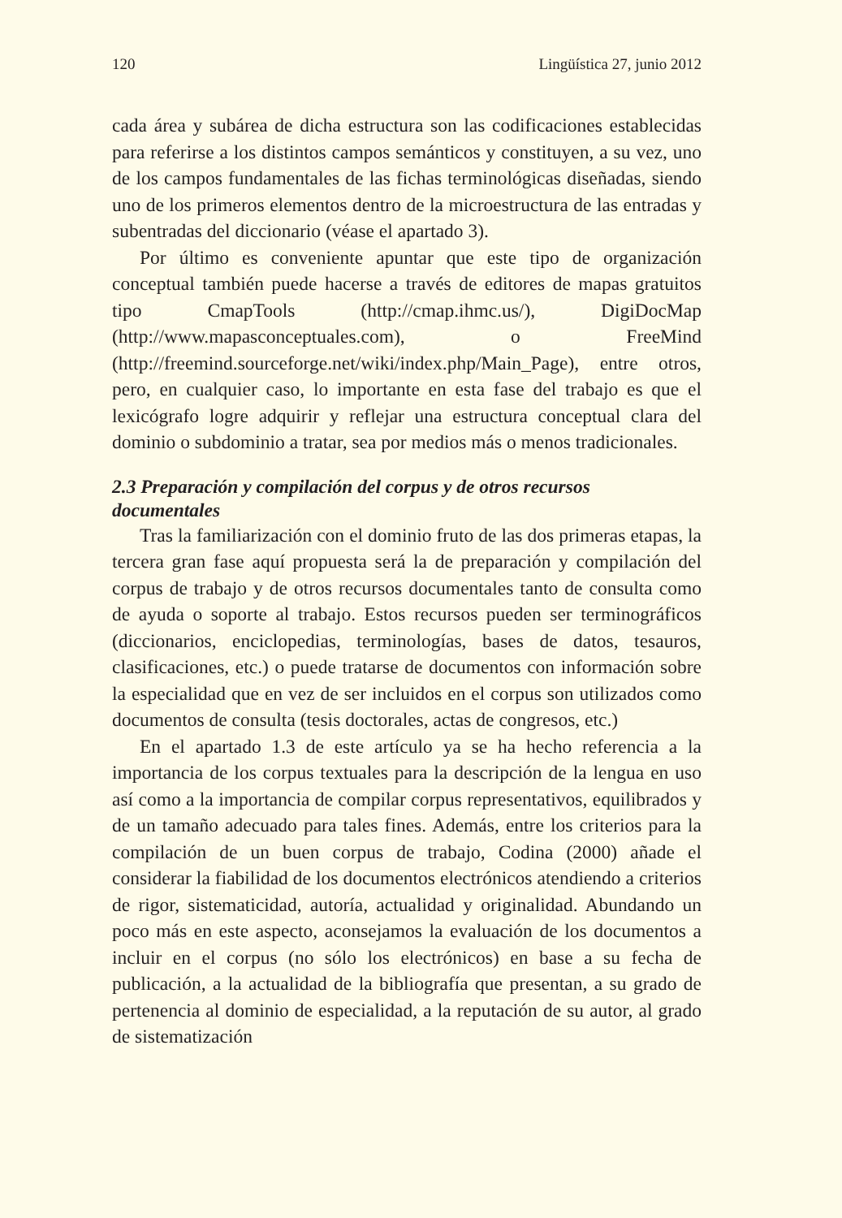120 Lingüística 27, junio 2012
cada área y subárea de dicha estructura son las codificaciones establecidas para referirse a los distintos campos semánticos y constituyen, a su vez, uno de los campos fundamentales de las fichas terminológicas diseñadas, siendo uno de los primeros elementos dentro de la microestructura de las entradas y subentradas del diccionario (véase el apartado 3).
Por último es conveniente apuntar que este tipo de organización conceptual también puede hacerse a través de editores de mapas gratuitos tipo CmapTools (http://cmap.ihmc.us/), DigiDocMap (http://www.mapasconceptuales.com), o FreeMind (http://freemind.sourceforge.net/wiki/index.php/Main_Page), entre otros, pero, en cualquier caso, lo importante en esta fase del trabajo es que el lexicógrafo logre adquirir y reflejar una estructura conceptual clara del dominio o subdominio a tratar, sea por medios más o menos tradicionales.
2.3 Preparación y compilación del corpus y de otros recursos documentales
Tras la familiarización con el dominio fruto de las dos primeras etapas, la tercera gran fase aquí propuesta será la de preparación y compilación del corpus de trabajo y de otros recursos documentales tanto de consulta como de ayuda o soporte al trabajo. Estos recursos pueden ser terminográficos (diccionarios, enciclopedias, terminologías, bases de datos, tesauros, clasificaciones, etc.) o puede tratarse de documentos con información sobre la especialidad que en vez de ser incluidos en el corpus son utilizados como documentos de consulta (tesis doctorales, actas de congresos, etc.)
En el apartado 1.3 de este artículo ya se ha hecho referencia a la importancia de los corpus textuales para la descripción de la lengua en uso así como a la importancia de compilar corpus representativos, equilibrados y de un tamaño adecuado para tales fines. Además, entre los criterios para la compilación de un buen corpus de trabajo, Codina (2000) añade el considerar la fiabilidad de los documentos electrónicos atendiendo a criterios de rigor, sistematicidad, autoría, actualidad y originalidad. Abundando un poco más en este aspecto, aconsejamos la evaluación de los documentos a incluir en el corpus (no sólo los electrónicos) en base a su fecha de publicación, a la actualidad de la bibliografía que presentan, a su grado de pertenencia al dominio de especialidad, a la reputación de su autor, al grado de sistematización